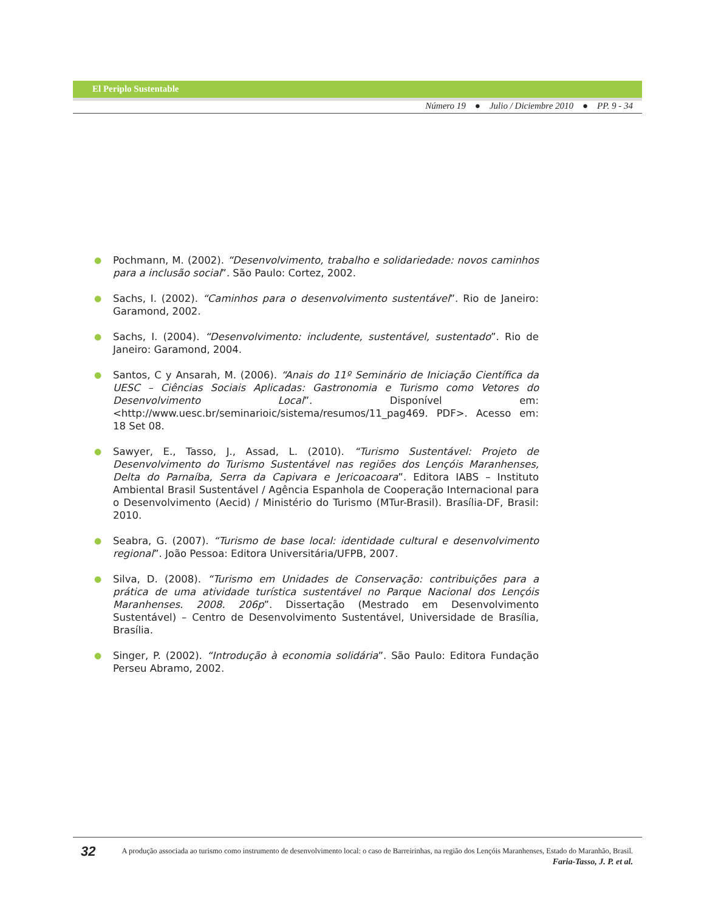El Periplo Sustentable
Número 19 ● Julio / Diciembre 2010 ● PP. 9 - 34
● Pochmann, M. (2002). “Desenvolvimento, trabalho e solidariedade: novos caminhos para a inclusão social”. São Paulo: Cortez, 2002.
● Sachs, I. (2002). “Caminhos para o desenvolvimento sustentável”. Rio de Janeiro: Garamond, 2002.
● Sachs, I. (2004). “Desenvolvimento: includente, sustentável, sustentado”. Rio de Janeiro: Garamond, 2004.
● Santos, C y Ansarah, M. (2006). “Anais do 11º Seminário de Iniciação Científica da UESC – Ciências Sociais Aplicadas: Gastronomia e Turismo como Vetores do Desenvolvimento Local”. Disponível em: <http://www.uesc.br/seminarioic/sistema/resumos/11_pag469. PDF>. Acesso em: 18 Set 08.
● Sawyer, E., Tasso, J., Assad, L. (2010). “Turismo Sustentável: Projeto de Desenvolvimento do Turismo Sustentável nas regiões dos Lençóis Maranhenses, Delta do Parnaíba, Serra da Capivara e Jericoacoara”. Editora IABS – Instituto Ambiental Brasil Sustentável / Agência Espanhola de Cooperação Internacional para o Desenvolvimento (Aecid) / Ministério do Turismo (MTur-Brasil). Brasília-DF, Brasil: 2010.
● Seabra, G. (2007). “Turismo de base local: identidade cultural e desenvolvimento regional”. João Pessoa: Editora Universitária/UFPB, 2007.
● Silva, D. (2008). “Turismo em Unidades de Conservação: contribuições para a prática de uma atividade turística sustentável no Parque Nacional dos Lençóis Maranhenses. 2008. 206p”. Dissertação (Mestrado em Desenvolvimento Sustentável) – Centro de Desenvolvimento Sustentável, Universidade de Brasília, Brasília.
● Singer, P. (2002). “Introdução à economia solidária”. São Paulo: Editora Fundação Perseu Abramo, 2002.
32
A produção associada ao turismo como instrumento de desenvolvimento local: o caso de Barreirinhas, na região dos Lençóis Maranhenses, Estado do Maranhão, Brasil.
Faria-Tasso, J. P. et al.